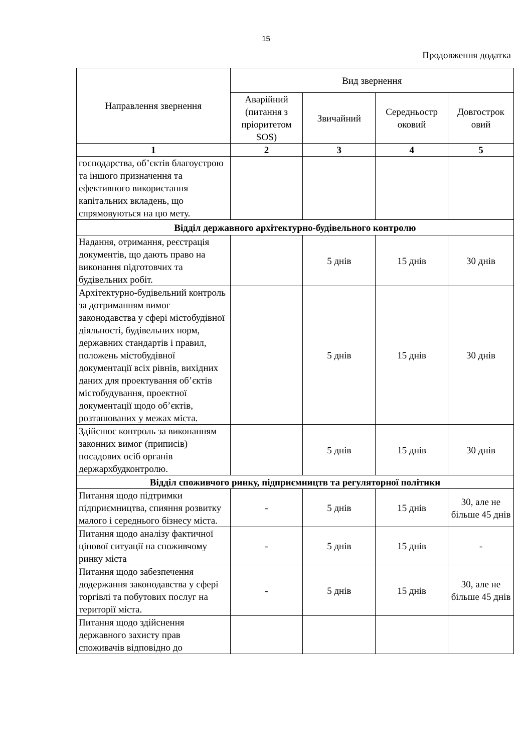15
Продовження додатка
| Направлення звернення | Вид звернення | | | |
| --- | --- | --- | --- | --- |
| | Аварійний (питання з пріоритетом SOS) | Звичайний | Середньостр оковий | Довгострок овий |
| 1 | 2 | 3 | 4 | 5 |
| господарства, об’єктів благоустрою та іншого призначення та ефективного використання капітальних вкладень, що спрямовуються на цю мету. | | | | |
| Відділ державного архітектурно-будівельного контролю | | | | |
| Надання, отримання, реєстрація документів, що дають право на виконання підготовчих та будівельних робіт. | | 5 днів | 15 днів | 30 днів |
| Архітектурно-будівельний контроль за дотриманням вимог законодавства у сфері містобудівної діяльності, будівельних норм, державних стандартів і правил, положень містобудівної документації всіх рівнів, вихідних даних для проектування об’єктів містобудування, проектної документації щодо об’єктів, розташованих у межах міста. | | 5 днів | 15 днів | 30 днів |
| Здійснює контроль за виконанням законних вимог (приписів) посадових осіб органів держархбудконтролю. | | 5 днів | 15 днів | 30 днів |
| Відділ споживчого ринку, підприємництв та регуляторної політики | | | | |
| Питання щодо підтримки підприємництва, спияння розвитку малого і середнього бізнесу міста. | - | 5 днів | 15 днів | 30, але не більше 45 днів |
| Питання щодо аналізу фактичної цінової ситуації на споживчому ринку міста | - | 5 днів | 15 днів | - |
| Питання щодо забезпечення додержання законодавства у сфері торгівлі та побутових послуг на території міста. | - | 5 днів | 15 днів | 30, але не більше 45 днів |
| Питання щодо здійснення державного захисту прав споживачів відповідно до | | | | |